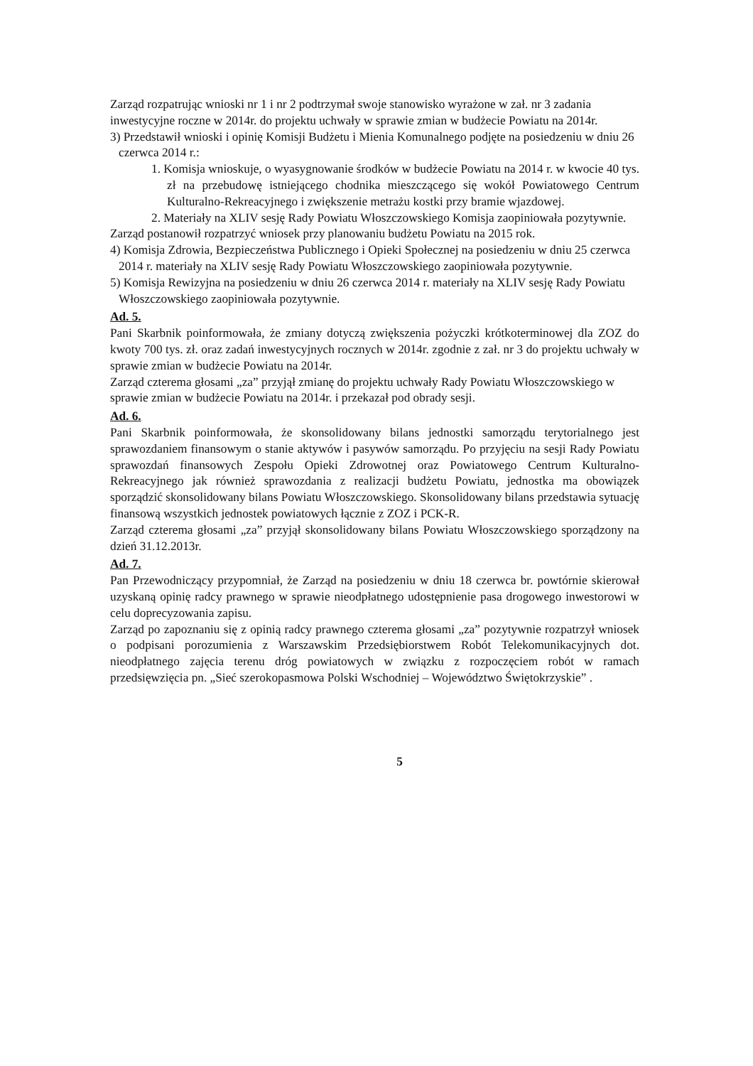Zarząd rozpatrując wnioski nr 1 i nr 2 podtrzymał swoje stanowisko wyrażone w zał. nr 3 zadania inwestycyjne roczne w 2014r. do projektu uchwały w sprawie zmian w budżecie Powiatu na 2014r.
3) Przedstawił wnioski i opinię Komisji Budżetu i Mienia Komunalnego podjęte na posiedzeniu w dniu 26 czerwca 2014 r.:
1. Komisja wnioskuje, o wyasygnowanie środków w budżecie Powiatu na 2014 r. w kwocie 40 tys. zł na przebudowę istniejącego chodnika mieszczącego się wokół Powiatowego Centrum Kulturalno-Rekreacyjnego i zwiększenie metrażu kostki przy bramie wjazdowej.
2. Materiały na XLIV sesję Rady Powiatu Włoszczowskiego Komisja zaopiniowała pozytywnie.
Zarząd postanowił rozpatrzyć wniosek przy planowaniu budżetu Powiatu na 2015 rok.
4) Komisja Zdrowia, Bezpieczeństwa Publicznego i Opieki Społecznej na posiedzeniu w dniu 25 czerwca 2014 r. materiały na XLIV sesję Rady Powiatu Włoszczowskiego zaopiniowała pozytywnie.
5) Komisja Rewizyjna na posiedzeniu w dniu 26 czerwca 2014 r. materiały na XLIV sesję Rady Powiatu Włoszczowskiego zaopiniowała pozytywnie.
Ad. 5.
Pani Skarbnik poinformowała, że zmiany dotyczą zwiększenia pożyczki krótkoterminowej dla ZOZ do kwoty 700 tys. zł. oraz zadań inwestycyjnych rocznych w 2014r. zgodnie z zał. nr 3 do projektu uchwały w sprawie zmian w budżecie Powiatu na 2014r.
Zarząd czterema głosami „za” przyjął zmianę do projektu uchwały Rady Powiatu Włoszczowskiego w sprawie zmian w budżecie Powiatu na 2014r. i przekazał pod obrady sesji.
Ad. 6.
Pani Skarbnik poinformowała, że skonsolidowany bilans jednostki samorządu terytorialnego jest sprawozdaniem finansowym o stanie aktywów i pasywów samorządu. Po przyjęciu na sesji Rady Powiatu sprawozdań finansowych Zespołu Opieki Zdrowotnej oraz Powiatowego Centrum Kulturalno-Rekreacyjnego jak również sprawozdania z realizacji budżetu Powiatu, jednostka ma obowiązek sporządzić skonsolidowany bilans Powiatu Włoszczowskiego. Skonsolidowany bilans przedstawia sytuację finansową wszystkich jednostek powiatowych łącznie z ZOZ i PCK-R.
Zarząd czterema głosami „za” przyjął skonsolidowany bilans Powiatu Włoszczowskiego sporządzony na dzień 31.12.2013r.
Ad. 7.
Pan Przewodniczący przypomniał, że Zarząd na posiedzeniu w dniu 18 czerwca br. powtórnie skierował uzyskaną opinię radcy prawnego w sprawie nieodpłatnego udostępnienie pasa drogowego inwestorowi w celu doprecyzowania zapisu.
Zarząd po zapoznaniu się z opinią radcy prawnego czterema głosami „za” pozytywnie rozpatrzył wniosek o podpisani porozumienia z Warszawskim Przedsiębiorstwem Robót Telekomunikacyjnych dot. nieodpłatnego zajęcia terenu dróg powiatowych w związku z rozpoczęciem robót w ramach przedsięwzięcia pn. „Sieć szerokopasmowa Polski Wschodniej – Województwo Świętokrzyskie” .
5